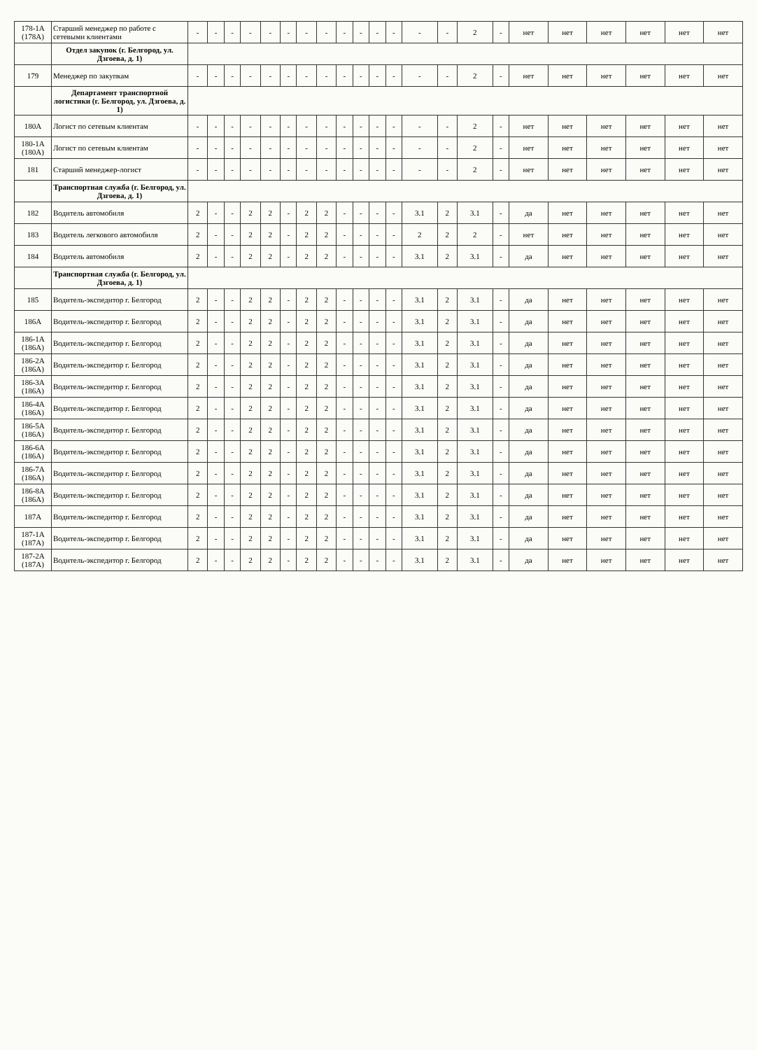| 178-1А (178А) | Старший менеджер по работе с сетевыми клиентами | - | - | - | - | - | - | - | - | - | - | - | - | - | - | 2 | - | нет | нет | нет | нет | нет | нет |
| | Отдел закупок (г. Белгород, ул. Дзгоева, д. 1) | | | | | | | | | | | | | | | | | | | | | | |
| 179 | Менеджер по закупкам | - | - | - | - | - | - | - | - | - | - | - | - | - | - | 2 | - | нет | нет | нет | нет | нет | нет |
| | Департамент транспортной логистики (г. Белгород, ул. Дзгоева, д. 1) | | | | | | | | | | | | | | | | | | | | | | |
| 180А | Логист по сетевым клиентам | - | - | - | - | - | - | - | - | - | - | - | - | - | - | 2 | - | нет | нет | нет | нет | нет | нет |
| 180-1А (180А) | Логист по сетевым клиентам | - | - | - | - | - | - | - | - | - | - | - | - | - | - | 2 | - | нет | нет | нет | нет | нет | нет |
| 181 | Старший менеджер-логист | - | - | - | - | - | - | - | - | - | - | - | - | - | - | 2 | - | нет | нет | нет | нет | нет | нет |
| | Транспортная служба (г. Белгород, ул. Дзгоева, д. 1) | | | | | | | | | | | | | | | | | | | | | | |
| 182 | Водитель автомобиля | 2 | - | - | 2 | 2 | - | 2 | 2 | - | - | - | - | 3.1 | 2 | 3.1 | - | да | нет | нет | нет | нет | нет |
| 183 | Водитель легкового автомобиля | 2 | - | - | 2 | 2 | - | 2 | 2 | - | - | - | - | 2 | 2 | 2 | - | нет | нет | нет | нет | нет | нет |
| 184 | Водитель автомобиля | 2 | - | - | 2 | 2 | - | 2 | 2 | - | - | - | - | 3.1 | 2 | 3.1 | - | да | нет | нет | нет | нет | нет |
| | Транспортная служба (г. Белгород, ул. Дзгоева, д. 1) | | | | | | | | | | | | | | | | | | | | | | |
| 185 | Водитель-экспедитор г. Белгород | 2 | - | - | 2 | 2 | - | 2 | 2 | - | - | - | - | 3.1 | 2 | 3.1 | - | да | нет | нет | нет | нет | нет |
| 186А | Водитель-экспедитор г. Белгород | 2 | - | - | 2 | 2 | - | 2 | 2 | - | - | - | - | 3.1 | 2 | 3.1 | - | да | нет | нет | нет | нет | нет |
| 186-1А (186А) | Водитель-экспедитор г. Белгород | 2 | - | - | 2 | 2 | - | 2 | 2 | - | - | - | - | 3.1 | 2 | 3.1 | - | да | нет | нет | нет | нет | нет |
| 186-2А (186А) | Водитель-экспедитор г. Белгород | 2 | - | - | 2 | 2 | - | 2 | 2 | - | - | - | - | 3.1 | 2 | 3.1 | - | да | нет | нет | нет | нет | нет |
| 186-3А (186А) | Водитель-экспедитор г. Белгород | 2 | - | - | 2 | 2 | - | 2 | 2 | - | - | - | - | 3.1 | 2 | 3.1 | - | да | нет | нет | нет | нет | нет |
| 186-4А (186А) | Водитель-экспедитор г. Белгород | 2 | - | - | 2 | 2 | - | 2 | 2 | - | - | - | - | 3.1 | 2 | 3.1 | - | да | нет | нет | нет | нет | нет |
| 186-5А (186А) | Водитель-экспедитор г. Белгород | 2 | - | - | 2 | 2 | - | 2 | 2 | - | - | - | - | 3.1 | 2 | 3.1 | - | да | нет | нет | нет | нет | нет |
| 186-6А (186А) | Водитель-экспедитор г. Белгород | 2 | - | - | 2 | 2 | - | 2 | 2 | - | - | - | - | 3.1 | 2 | 3.1 | - | да | нет | нет | нет | нет | нет |
| 186-7А (186А) | Водитель-экспедитор г. Белгород | 2 | - | - | 2 | 2 | - | 2 | 2 | - | - | - | - | 3.1 | 2 | 3.1 | - | да | нет | нет | нет | нет | нет |
| 186-8А (186А) | Водитель-экспедитор г. Белгород | 2 | - | - | 2 | 2 | - | 2 | 2 | - | - | - | - | 3.1 | 2 | 3.1 | - | да | нет | нет | нет | нет | нет |
| 187А | Водитель-экспедитор г. Белгород | 2 | - | - | 2 | 2 | - | 2 | 2 | - | - | - | - | 3.1 | 2 | 3.1 | - | да | нет | нет | нет | нет | нет |
| 187-1А (187А) | Водитель-экспедитор г. Белгород | 2 | - | - | 2 | 2 | - | 2 | 2 | - | - | - | - | 3.1 | 2 | 3.1 | - | да | нет | нет | нет | нет | нет |
| 187-2А (187А) | Водитель-экспедитор г. Белгород | 2 | - | - | 2 | 2 | - | 2 | 2 | - | - | - | - | 3.1 | 2 | 3.1 | - | да | нет | нет | нет | нет | нет |